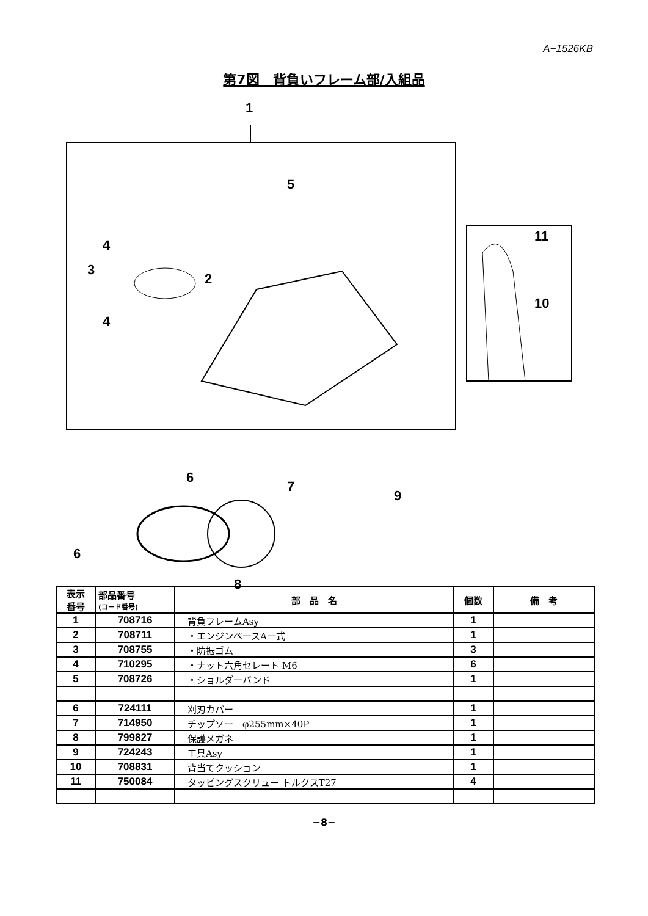A−1526KB
第7図　背負いフレーム部/入組品
1
5
4
3
2
4
11
10
6
7
9
6
8
| 表示 番号 | 部品番号 (コード番号) | 部 品 名 | 個数 | 備 考 |
| --- | --- | --- | --- | --- |
| 1 | 708716 | 背負フレームAsy | 1 | |
| 2 | 708711 | ・エンジンベースA一式 | 1 | |
| 3 | 708755 | ・防振ゴム | 3 | |
| 4 | 710295 | ・ナット六角セレート M6 | 6 | |
| 5 | 708726 | ・ショルダーバンド | 1 | |
| 6 | 724111 | 刈刃カバー | 1 | |
| 7 | 714950 | チップソー φ255mm×40P | 1 | |
| 8 | 799827 | 保護メガネ | 1 | |
| 9 | 724243 | 工具Asy | 1 | |
| 10 | 708831 | 背当てクッション | 1 | |
| 11 | 750084 | タッピングスクリュー トルクスT27 | 4 | |
−8−